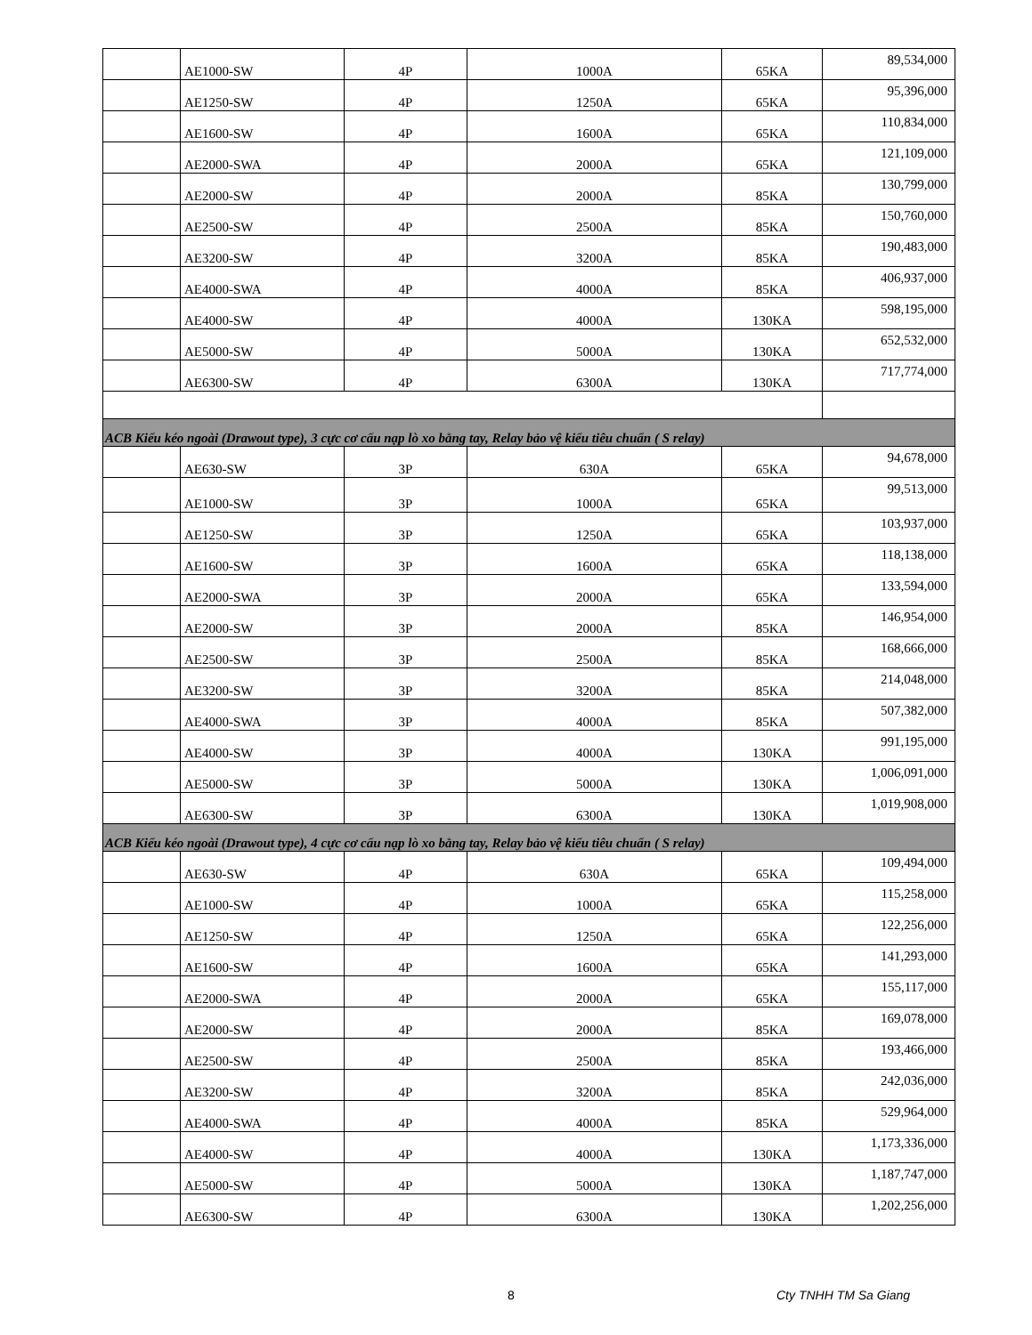| | AE1000-SW | 4P | 1000A | 65KA | 89,534,000 |
| | AE1250-SW | 4P | 1250A | 65KA | 95,396,000 |
| | AE1600-SW | 4P | 1600A | 65KA | 110,834,000 |
| | AE2000-SWA | 4P | 2000A | 65KA | 121,109,000 |
| | AE2000-SW | 4P | 2000A | 85KA | 130,799,000 |
| | AE2500-SW | 4P | 2500A | 85KA | 150,760,000 |
| | AE3200-SW | 4P | 3200A | 85KA | 190,483,000 |
| | AE4000-SWA | 4P | 4000A | 85KA | 406,937,000 |
| | AE4000-SW | 4P | 4000A | 130KA | 598,195,000 |
| | AE5000-SW | 4P | 5000A | 130KA | 652,532,000 |
| | AE6300-SW | 4P | 6300A | 130KA | 717,774,000 |
| ACB Kiểu kéo ngoài (Drawout type), 3 cực cơ cấu nạp lò xo bằng tay, Relay bảo vệ kiểu tiêu chuẩn ( S relay) | | | | | |
| | AE630-SW | 3P | 630A | 65KA | 94,678,000 |
| | AE1000-SW | 3P | 1000A | 65KA | 99,513,000 |
| | AE1250-SW | 3P | 1250A | 65KA | 103,937,000 |
| | AE1600-SW | 3P | 1600A | 65KA | 118,138,000 |
| | AE2000-SWA | 3P | 2000A | 65KA | 133,594,000 |
| | AE2000-SW | 3P | 2000A | 85KA | 146,954,000 |
| | AE2500-SW | 3P | 2500A | 85KA | 168,666,000 |
| | AE3200-SW | 3P | 3200A | 85KA | 214,048,000 |
| | AE4000-SWA | 3P | 4000A | 85KA | 507,382,000 |
| | AE4000-SW | 3P | 4000A | 130KA | 991,195,000 |
| | AE5000-SW | 3P | 5000A | 130KA | 1,006,091,000 |
| | AE6300-SW | 3P | 6300A | 130KA | 1,019,908,000 |
| ACB Kiểu kéo ngoài (Drawout type), 4 cực cơ cấu nạp lò xo bằng tay, Relay bảo vệ kiểu tiêu chuẩn ( S relay) | | | | | |
| | AE630-SW | 4P | 630A | 65KA | 109,494,000 |
| | AE1000-SW | 4P | 1000A | 65KA | 115,258,000 |
| | AE1250-SW | 4P | 1250A | 65KA | 122,256,000 |
| | AE1600-SW | 4P | 1600A | 65KA | 141,293,000 |
| | AE2000-SWA | 4P | 2000A | 65KA | 155,117,000 |
| | AE2000-SW | 4P | 2000A | 85KA | 169,078,000 |
| | AE2500-SW | 4P | 2500A | 85KA | 193,466,000 |
| | AE3200-SW | 4P | 3200A | 85KA | 242,036,000 |
| | AE4000-SWA | 4P | 4000A | 85KA | 529,964,000 |
| | AE4000-SW | 4P | 4000A | 130KA | 1,173,336,000 |
| | AE5000-SW | 4P | 5000A | 130KA | 1,187,747,000 |
| | AE6300-SW | 4P | 6300A | 130KA | 1,202,256,000 |
8 Cty TNHH TM Sa Giang